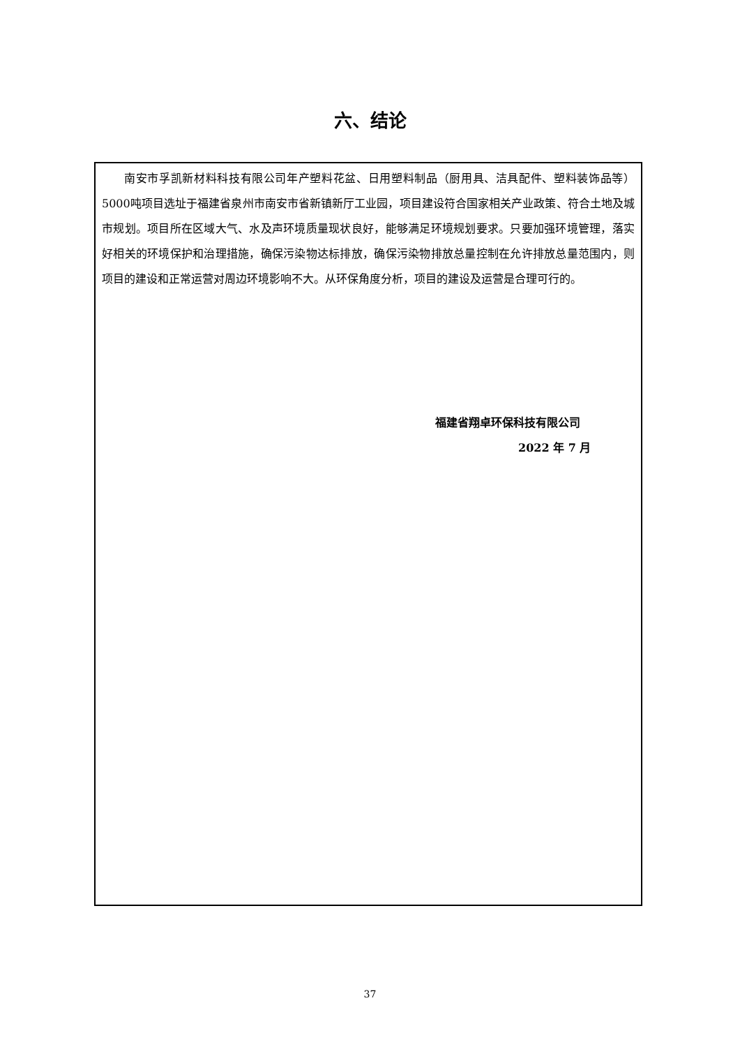六、结论
南安市孚凯新材料科技有限公司年产塑料花盆、日用塑料制品（厨用具、洁具配件、塑料装饰品等）5000吨项目选址于福建省泉州市南安市省新镇新厅工业园，项目建设符合国家相关产业政策、符合土地及城市规划。项目所在区域大气、水及声环境质量现状良好，能够满足环境规划要求。只要加强环境管理，落实好相关的环境保护和治理措施，确保污染物达标排放，确保污染物排放总量控制在允许排放总量范围内，则项目的建设和正常运营对周边环境影响不大。从环保角度分析，项目的建设及运营是合理可行的。
福建省翔卓环保科技有限公司
2022 年 7 月
37